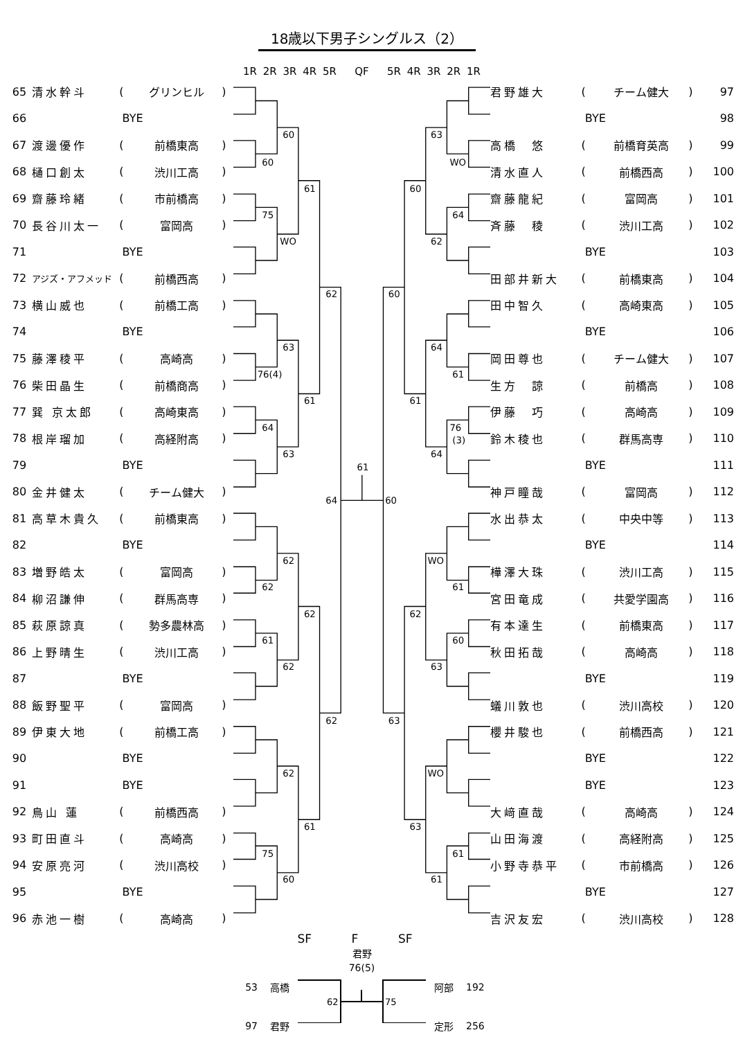18歳以下男子シングルス（2）
1R 2R 3R 4R 5R QF 5R 4R 3R 2R 1R
| 65 | 清水幹斗 | ( | グリンヒル | ) |
| 66 | BYE | | | |
| 67 | 渡邊優作 | ( | 前橋東高 | ) |
| 68 | 樋口創太 | ( | 渋川工高 | ) |
| 69 | 齋藤玲緒 | ( | 市前橋高 | ) |
| 70 | 長谷川太一 | ( | 富岡高 | ) |
| 71 | BYE | | | |
| 72 | アジズ・アフメッド | ( | 前橋西高 | ) |
| 73 | 横山威也 | ( | 前橋工高 | ) |
| 74 | BYE | | | |
| 75 | 藤澤稜平 | ( | 高崎高 | ) |
| 76 | 柴田晶生 | ( | 前橋商高 | ) |
| 77 | 巽 京太郎 | ( | 高崎東高 | ) |
| 78 | 根岸瑠加 | ( | 高経附高 | ) |
| 79 | BYE | | | |
| 80 | 金井健太 | ( | チーム健大 | ) |
| 81 | 高草木貴久 | ( | 前橋東高 | ) |
| 82 | BYE | | | |
| 83 | 増野皓太 | ( | 富岡高 | ) |
| 84 | 柳沼謙伸 | ( | 群馬高専 | ) |
| 85 | 萩原諒真 | ( | 勢多農林高 | ) |
| 86 | 上野晴生 | ( | 渋川工高 | ) |
| 87 | BYE | | | |
| 88 | 飯野聖平 | ( | 富岡高 | ) |
| 89 | 伊東大地 | ( | 前橋工高 | ) |
| 90 | BYE | | | |
| 91 | BYE | | | |
| 92 | 鳥山 蓮 | ( | 前橋西高 | ) |
| 93 | 町田直斗 | ( | 高崎高 | ) |
| 94 | 安原亮河 | ( | 渋川高校 | ) |
| 95 | BYE | | | |
| 96 | 赤池一樹 | ( | 高崎高 | ) |
60
60
61
75
WO
62
63
76(4)
61
64
63
64
62
62
62
61
62
62
62
61
75
60
63
WO
60
64
62
60
64
61
61
76
(3)
64
61
60
WO
61
62
60
63
63
WO
63
61
61
| 君野雄大 | ( | チーム健大 | ) | 97 |
| BYE | | | | 98 |
| 高橋 悠 | ( | 前橋育英高 | ) | 99 |
| 清水直人 | ( | 前橋西高 | ) | 100 |
| 齋藤龍紀 | ( | 富岡高 | ) | 101 |
| 斉藤 稜 | ( | 渋川工高 | ) | 102 |
| BYE | | | | 103 |
| 田部井新大 | ( | 前橋東高 | ) | 104 |
| 田中智久 | ( | 高崎東高 | ) | 105 |
| BYE | | | | 106 |
| 岡田尊也 | ( | チーム健大 | ) | 107 |
| 生方 諒 | ( | 前橋高 | ) | 108 |
| 伊藤 巧 | ( | 高崎高 | ) | 109 |
| 鈴木稜也 | ( | 群馬高専 | ) | 110 |
| BYE | | | | 111 |
| 神戸瞳哉 | ( | 富岡高 | ) | 112 |
| 水出恭太 | ( | 中央中等 | ) | 113 |
| BYE | | | | 114 |
| 樺澤大珠 | ( | 渋川工高 | ) | 115 |
| 宮田竜成 | ( | 共愛学園高 | ) | 116 |
| 有本達生 | ( | 前橋東高 | ) | 117 |
| 秋田拓哉 | ( | 高崎高 | ) | 118 |
| BYE | | | | 119 |
| 蟻川敦也 | ( | 渋川高校 | ) | 120 |
| 櫻井駿也 | ( | 前橋西高 | ) | 121 |
| BYE | | | | 122 |
| BYE | | | | 123 |
| 大﨑直哉 | ( | 高崎高 | ) | 124 |
| 山田海渡 | ( | 高経附高 | ) | 125 |
| 小野寺恭平 | ( | 市前橋高 | ) | 126 |
| BYE | | | | 127 |
| 吉沢友宏 | ( | 渋川高校 | ) | 128 |
SF F SF
53 高橋
97 君野
君野
76(5)
62
75
阿部 192
定形 256